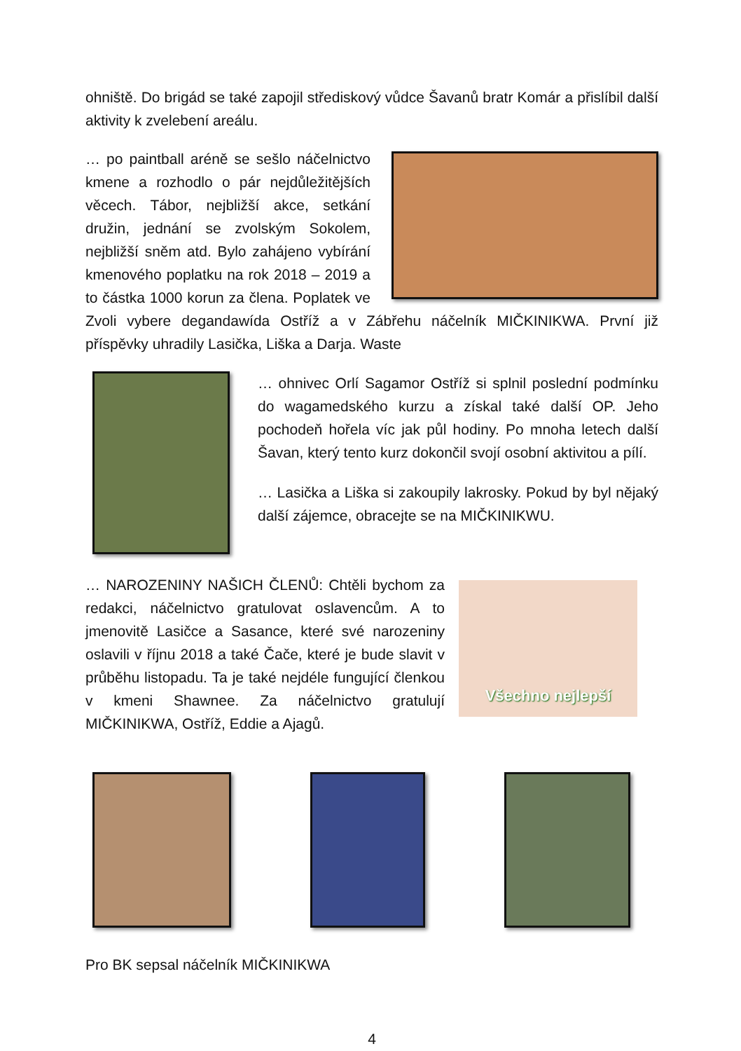ohniště. Do brigád se také zapojil střediskový vůdce Šavanů bratr Komár a přislíbil další aktivity k zvelebení areálu.
… po paintball aréně se sešlo náčelnictvo kmene a rozhodlo o pár nejdůležitějších věcech. Tábor, nejbližší akce, setkání družin, jednání se zvolským Sokolem, nejbližší sněm atd. Bylo zahájeno vybírání kmenového poplatku na rok 2018 – 2019 a to částka 1000 korun za člena. Poplatek ve Zvoli vybere degandawída Ostříž a v Zábřehu náčelník MIČKINIKWA. První již příspěvky uhradily Lasička, Liška a Darja. Waste
… ohnivec Orlí Sagamor Ostříž si splnil poslední podmínku do wagamedského kurzu a získal také další OP. Jeho pochodeň hořela víc jak půl hodiny. Po mnoha letech další Šavan, který tento kurz dokončil svojí osobní aktivitou a pílí.
… Lasička a Liška si zakoupily lakrosky. Pokud by byl nějaký další zájemce, obracejte se na MIČKINIKWU.
Všechno nejlepší
… NAROZENINY NAŠICH ČLENŮ: Chtěli bychom za redakci, náčelnictvo gratulovat oslavencům. A to jmenovitě Lasičce a Sasance, které své narozeniny oslavili v říjnu 2018 a také Čače, které je bude slavit v průběhu listopadu. Ta je také nejdéle fungující členkou v kmeni Shawnee. Za náčelnictvo gratulují MIČKINIKWA, Ostříž, Eddie a Ajagů.
Pro BK sepsal náčelník MIČKINIKWA
4